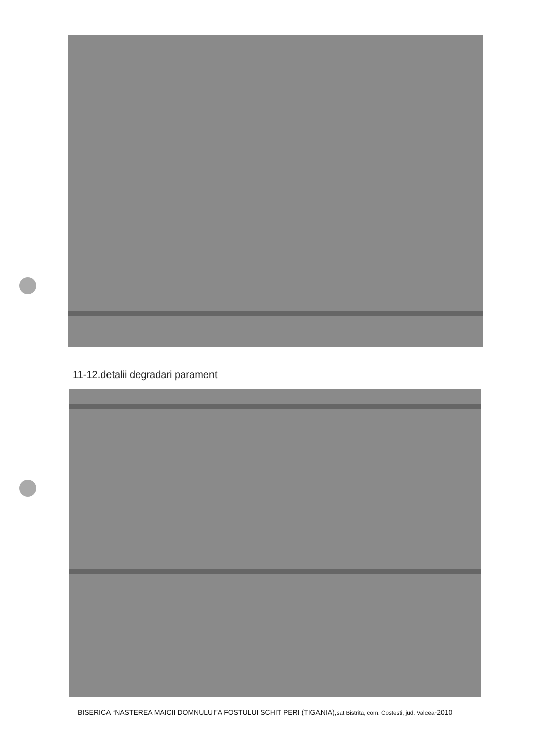11-12.detalii degradari parament
BISERICA “NASTEREA MAICII DOMNULUI”A FOSTULUI SCHIT PERI (TIGANIA),sat Bistrita, com. Costesti, jud. Valcea-2010